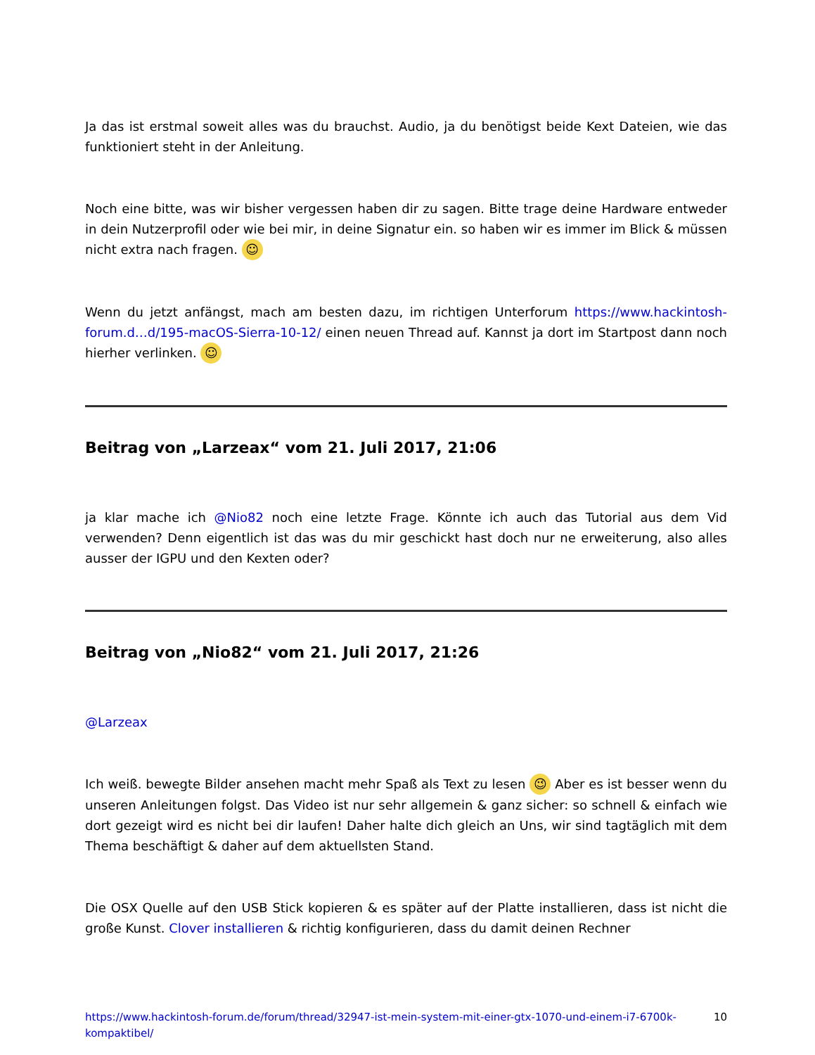Ja das ist erstmal soweit alles was du brauchst. Audio, ja du benötigst beide Kext Dateien, wie das funktioniert steht in der Anleitung.
Noch eine bitte, was wir bisher vergessen haben dir zu sagen. Bitte trage deine Hardware entweder in dein Nutzerprofil oder wie bei mir, in deine Signatur ein. so haben wir es immer im Blick & müssen nicht extra nach fragen. ☺
Wenn du jetzt anfängst, mach am besten dazu, im richtigen Unterforum https://www.hackintosh-forum.d…d/195-macOS-Sierra-10-12/ einen neuen Thread auf. Kannst ja dort im Startpost dann noch hierher verlinken. ☺
Beitrag von „Larzeax“ vom 21. Juli 2017, 21:06
ja klar mache ich @Nio82 noch eine letzte Frage. Könnte ich auch das Tutorial aus dem Vid verwenden? Denn eigentlich ist das was du mir geschickt hast doch nur ne erweiterung, also alles ausser der IGPU und den Kexten oder?
Beitrag von „Nio82“ vom 21. Juli 2017, 21:26
@Larzeax
Ich weiß. bewegte Bilder ansehen macht mehr Spaß als Text zu lesen 😉 Aber es ist besser wenn du unseren Anleitungen folgst. Das Video ist nur sehr allgemein & ganz sicher: so schnell & einfach wie dort gezeigt wird es nicht bei dir laufen! Daher halte dich gleich an Uns, wir sind tagtäglich mit dem Thema beschäftigt & daher auf dem aktuellsten Stand.
Die OSX Quelle auf den USB Stick kopieren & es später auf der Platte installieren, dass ist nicht die große Kunst. Clover installieren & richtig konfigurieren, dass du damit deinen Rechner
https://www.hackintosh-forum.de/forum/thread/32947-ist-mein-system-mit-einer-gtx-1070-und-einem-i7-6700k-kompaktibel/ 10